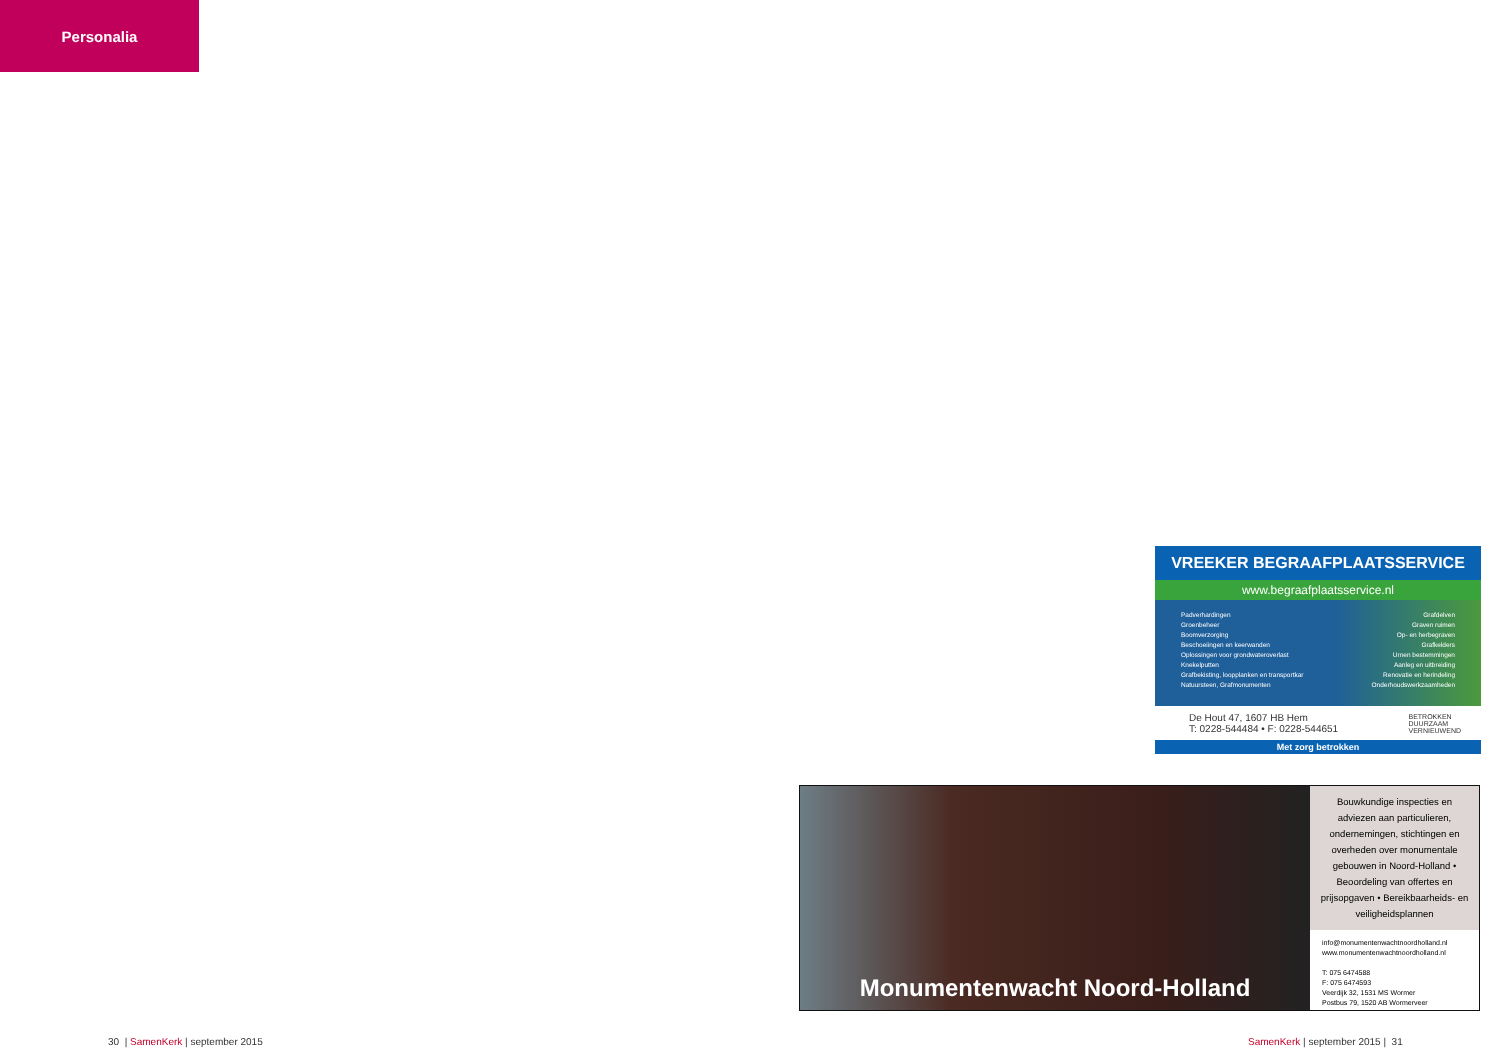Personalia
VREEKER BEGRAAFPLAATSSERVICE
www.begraafplaatsservice.nl
Padverhardingen
Groenbeheer
Boomverzorging
Beschoeiingen en keerwanden
Oplossingen voor grondwateroverlast
Knekelputten
Grafbekisting, loopplanken en transportkar
Natuursteen, Grafmonumenten
Grafdelven
Graven ruimen
Op- en herbegraven
Grafkelders
Urnen bestemmingen
Aanleg en uitbreiding
Renovatie en herindeling
Onderhoudswerkzaamheden
De Hout 47, 1607 HB Hem
T: 0228-544484 • F: 0228-544651
BETROKKEN
DUURZAAM
VERNIEUWEND
Met zorg betrokken
Monumentenwacht Noord-Holland
Bouwkundige inspecties en adviezen aan particulieren, ondernemingen, stichtingen en overheden over monumentale gebouwen in Noord-Holland • Beoordeling van offertes en prijsopgaven • Bereikbaarheids- en veiligheidsplannen
info@monumentenwachtnoordholland.nl
www.monumentenwachtnoordholland.nl
T: 075 6474588
F: 075 6474593
Veerdijk 32, 1531 MS Wormer
Postbus 79, 1520 AB Wormerveer
30 | SamenKerk | september 2015
SamenKerk | september 2015 | 31